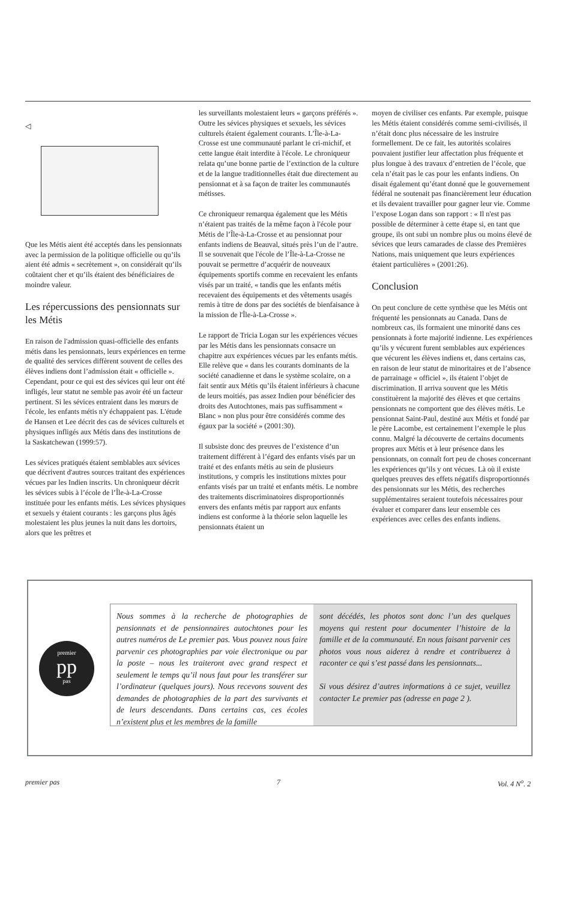◁
Que les Métis aient été acceptés dans les pensionnats avec la permission de la politique officielle ou qu’ils aient été admis « secrètement », on considérait qu’ils coûtaient cher et qu’ils étaient des bénéficiaires de moindre valeur.
Les répercussions des pensionnats sur les Métis
En raison de l'admission quasi-officielle des enfants métis dans les pensionnats, leurs expériences en terme de qualité des services diffèrent souvent de celles des élèves indiens dont l’admission était « officielle ». Cependant, pour ce qui est des sévices qui leur ont été infligés, leur statut ne semble pas avoir été un facteur pertinent. Si les sévices entraient dans les mœurs de l'école, les enfants métis n'y échappaient pas. L'étude de Hansen et Lee décrit des cas de sévices culturels et physiques infligés aux Métis dans des institutions de la Saskatchewan (1999:57).
Les sévices pratiqués étaient semblables aux sévices que décrivent d'autres sources traitant des expériences vécues par les Indien inscrits. Un chroniqueur décrit les sévices subis à l’école de l’Île-à-La-Crosse instituée pour les enfants métis. Les sévices physiques et sexuels y étaient courants : les garçons plus âgés molestaient les plus jeunes la nuit dans les dortoirs, alors que les prêtres et
les surveillants molestaient leurs « garçons préférés ». Outre les sévices physiques et sexuels, les sévices culturels étaient également courants. L’Île-à-La-Crosse est une communauté parlant le cri-michif, et cette langue était interdite à l'école. Le chroniqueur relata qu’une bonne partie de l’extinction de la culture et de la langue traditionnelles était due directement au pensionnat et à sa façon de traiter les communautés métisses.
Ce chroniqueur remarqua également que les Métis n’étaient pas traités de la même façon à l'école pour Métis de l’Île-à-La-Crosse et au pensionnat pour enfants indiens de Beauval, situés près l’un de l’autre. Il se souvenait que l'école de l’Île-à-La-Crosse ne pouvait se permettre d’acquérir de nouveaux équipements sportifs comme en recevaient les enfants visés par un traité, « tandis que les enfants métis recevaient des équipements et des vêtements usagés remis à titre de dons par des sociétés de bienfaisance à la mission de l'Île-à-La-Crosse ».
Le rapport de Tricia Logan sur les expériences vécues par les Métis dans les pensionnats consacre un chapitre aux expériences vécues par les enfants métis. Elle relève que « dans les courants dominants de la société canadienne et dans le système scolaire, on a fait sentir aux Métis qu’ils étaient inférieurs à chacune de leurs moitiés, pas assez Indien pour bénéficier des droits des Autochtones, mais pas suffisamment « Blanc » non plus pour être considérés comme des égaux par la société » (2001:30).
Il subsiste donc des preuves de l’existence d’un traitement différent à l’égard des enfants visés par un traité et des enfants métis au sein de plusieurs institutions, y compris les institutions mixtes pour enfants visés par un traité et enfants métis. Le nombre des traitements discriminatoires disproportionnés envers des enfants métis par rapport aux enfants indiens est conforme à la théorie selon laquelle les pensionnats étaient un
moyen de civiliser ces enfants. Par exemple, puisque les Métis étaient considérés comme semi-civilisés, il n’était donc plus nécessaire de les instruire formellement. De ce fait, les autorités scolaires pouvaient justifier leur affectation plus fréquente et plus longue à des travaux d’entretien de l’école, que cela n’était pas le cas pour les enfants indiens. On disait également qu’étant donné que le gouvernement fédéral ne soutenait pas financièrement leur éducation et ils devaient travailler pour gagner leur vie. Comme l’expose Logan dans son rapport : « Il n'est pas possible de déterminer à cette étape si, en tant que groupe, ils ont subi un nombre plus ou moins élevé de sévices que leurs camarades de classe des Premières Nations, mais uniquement que leurs expériences étaient particulières » (2001:26).
Conclusion
On peut conclure de cette synthèse que les Métis ont fréquenté les pensionnats au Canada. Dans de nombreux cas, ils formaient une minorité dans ces pensionnats à forte majorité indienne. Les expériences qu’ils y vécurent furent semblables aux expériences que vécurent les élèves indiens et, dans certains cas, en raison de leur statut de minoritaires et de l’absence de parrainage « officiel », ils étaient l’objet de discrimination. Il arriva souvent que les Métis constituèrent la majorité des élèves et que certains pensionnats ne comportent que des élèves métis. Le pensionnat Saint-Paul, destiné aux Métis et fondé par le père Lacombe, est certainement l’exemple le plus connu. Malgré la découverte de certains documents propres aux Métis et à leur présence dans les pensionnats, on connaît fort peu de choses concernant les expériences qu’ils y ont vécues. Là où il existe quelques preuves des effets négatifs disproportionnés des pensionnats sur les Métis, des recherches supplémentaires seraient toutefois nécessaires pour évaluer et comparer dans leur ensemble ces expériences avec celles des enfants indiens.
premier
pp
pas
Nous sommes à la recherche de photographies de pensionnats et de pensionnaires autochtones pour les autres numéros de Le premier pas. Vous pouvez nous faire parvenir ces photographies par voie électronique ou par la poste – nous les traiteront avec grand respect et seulement le temps qu’il nous faut pour les transférer sur l’ordinateur (quelques jours). Nous recevons souvent des demandes de photographies de la part des survivants et de leurs descendants. Dans certains cas, ces écoles n’existent plus et les membres de la famille
sont décédés, les photos sont donc l’un des quelques moyens qui restent pour documenter l’histoire de la famille et de la communauté. En nous faisant parvenir ces photos vous nous aiderez à rendre et contribuerez à raconter ce qui s’est passé dans les pensionnats...
Si vous désirez d’autres informations à ce sujet, veuillez contacter Le premier pas (adresse en page 2 ).
premier pas 7 Vol. 4 N<sup>o</sup>. 2